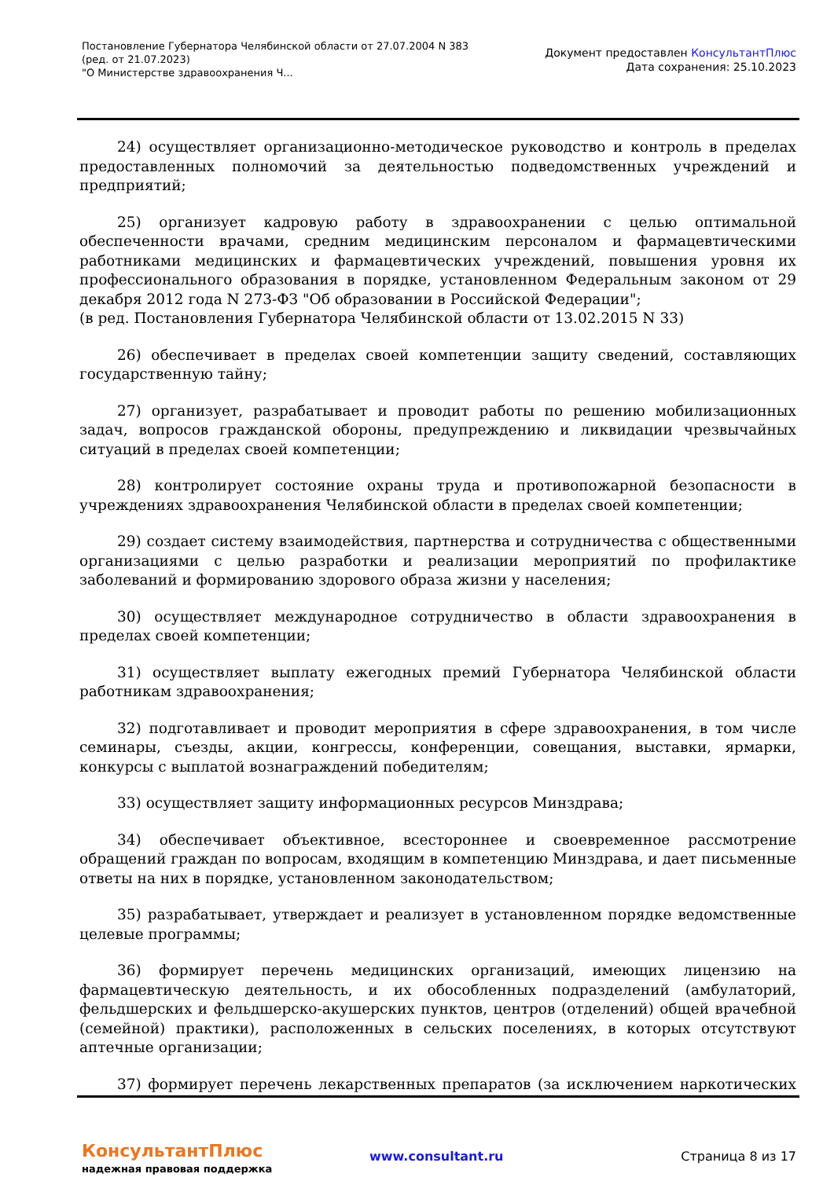Постановление Губернатора Челябинской области от 27.07.2004 N 383
(ред. от 21.07.2023)
"О Министерстве здравоохранения Ч...
Документ предоставлен КонсультантПлюс
Дата сохранения: 25.10.2023
24) осуществляет организационно-методическое руководство и контроль в пределах предоставленных полномочий за деятельностью подведомственных учреждений и предприятий;
25) организует кадровую работу в здравоохранении с целью оптимальной обеспеченности врачами, средним медицинским персоналом и фармацевтическими работниками медицинских и фармацевтических учреждений, повышения уровня их профессионального образования в порядке, установленном Федеральным законом от 29 декабря 2012 года N 273-ФЗ "Об образовании в Российской Федерации";
(в ред. Постановления Губернатора Челябинской области от 13.02.2015 N 33)
26) обеспечивает в пределах своей компетенции защиту сведений, составляющих государственную тайну;
27) организует, разрабатывает и проводит работы по решению мобилизационных задач, вопросов гражданской обороны, предупреждению и ликвидации чрезвычайных ситуаций в пределах своей компетенции;
28) контролирует состояние охраны труда и противопожарной безопасности в учреждениях здравоохранения Челябинской области в пределах своей компетенции;
29) создает систему взаимодействия, партнерства и сотрудничества с общественными организациями с целью разработки и реализации мероприятий по профилактике заболеваний и формированию здорового образа жизни у населения;
30) осуществляет международное сотрудничество в области здравоохранения в пределах своей компетенции;
31) осуществляет выплату ежегодных премий Губернатора Челябинской области работникам здравоохранения;
32) подготавливает и проводит мероприятия в сфере здравоохранения, в том числе семинары, съезды, акции, конгрессы, конференции, совещания, выставки, ярмарки, конкурсы с выплатой вознаграждений победителям;
33) осуществляет защиту информационных ресурсов Минздрава;
34) обеспечивает объективное, всестороннее и своевременное рассмотрение обращений граждан по вопросам, входящим в компетенцию Минздрава, и дает письменные ответы на них в порядке, установленном законодательством;
35) разрабатывает, утверждает и реализует в установленном порядке ведомственные целевые программы;
36) формирует перечень медицинских организаций, имеющих лицензию на фармацевтическую деятельность, и их обособленных подразделений (амбулаторий, фельдшерских и фельдшерско-акушерских пунктов, центров (отделений) общей врачебной (семейной) практики), расположенных в сельских поселениях, в которых отсутствуют аптечные организации;
37) формирует перечень лекарственных препаратов (за исключением наркотических
КонсультантПлюс
надежная правовая поддержка
www.consultant.ru Страница 8 из 17